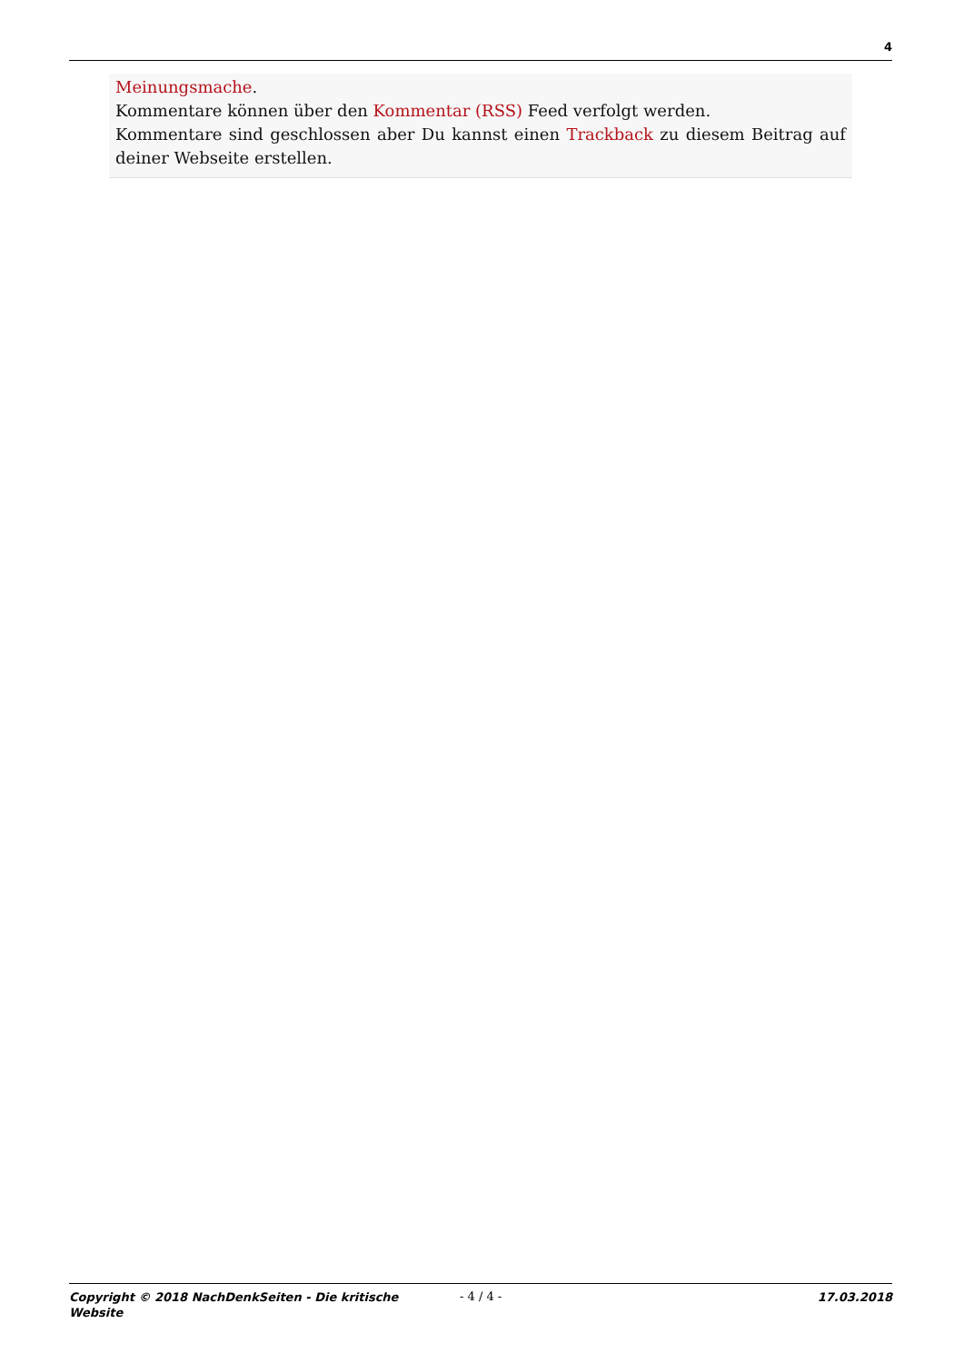4
Meinungsmache.
Kommentare können über den Kommentar (RSS) Feed verfolgt werden.
Kommentare sind geschlossen aber Du kannst einen Trackback zu diesem Beitrag auf deiner Webseite erstellen.
Copyright © 2018 NachDenkSeiten - Die kritische Website
- 4 / 4 - 17.03.2018